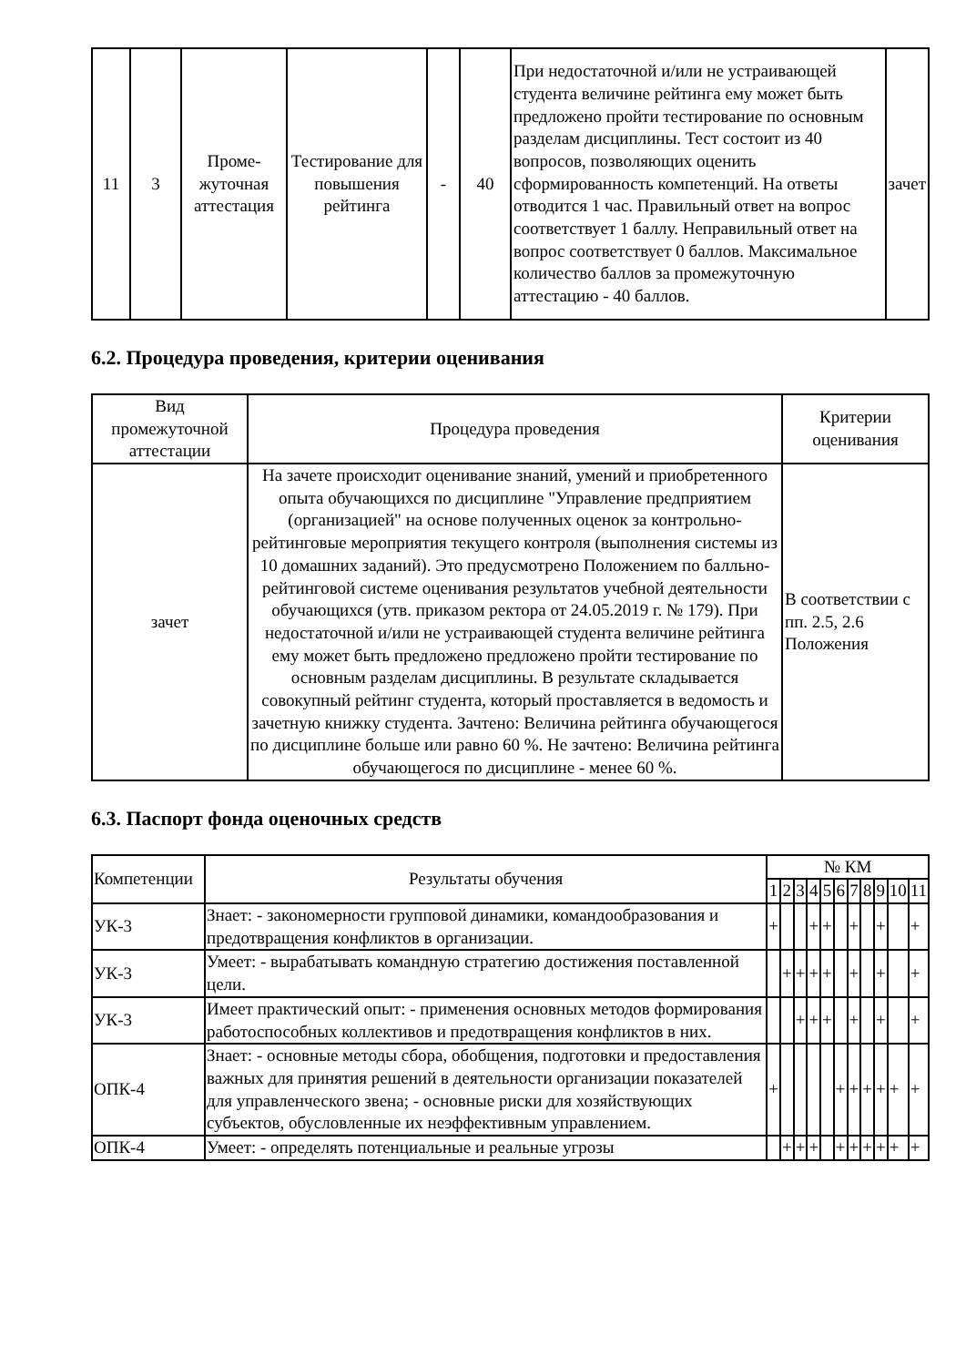| 11 | 3 | Проме- жуточная аттестация | Тестирование для повышения рейтинга | - | 40 | При недостаточной и/или не устраивающей студента величине рейтинга ему может быть предложено пройти тестирование по основным разделам дисциплины. Тест состоит из 40 вопросов, позволяющих оценить сформированность компетенций. На ответы отводится 1 час. Правильный ответ на вопрос соответствует 1 баллу. Неправильный ответ на вопрос соответствует 0 баллов. Максимальное количество баллов за промежуточную аттестацию - 40 баллов. | зачет |
6.2. Процедура проведения, критерии оценивания
| Вид промежуточной аттестации | Процедура проведения | Критерии оценивания |
| --- | --- | --- |
| зачет | На зачете происходит оценивание знаний, умений и приобретенного опыта обучающихся по дисциплине "Управление предприятием (организацией" на основе полученных оценок за контрольно-рейтинговые мероприятия текущего контроля (выполнения системы из 10 домашних заданий). Это предусмотрено Положением по балльно-рейтинговой системе оценивания результатов учебной деятельности обучающихся (утв. приказом ректора от 24.05.2019 г. № 179). При недостаточной и/или не устраивающей студента величине рейтинга ему может быть предложено предложено пройти тестирование по основным разделам дисциплины. В результате складывается совокупный рейтинг студента, который проставляется в ведомость и зачетную книжку студента. Зачтено: Величина рейтинга обучающегося по дисциплине больше или равно 60 %. Не зачтено: Величина рейтинга обучающегося по дисциплине - менее 60 %. | В соответствии с пп. 2.5, 2.6 Положения |
6.3. Паспорт фонда оценочных средств
| Компетенции | Результаты обучения | № КМ | | | | | | | | | | |
| --- | --- | --- | --- | --- | --- | --- | --- | --- | --- | --- | --- | --- |
| | | 1 | 2 | 3 | 4 | 5 | 6 | 7 | 8 | 9 | 10 | 11 |
| УК-3 | Знает: - закономерности групповой динамики, командообразования и предотвращения конфликтов в организации. | + | | | + | + | | + | | + | | + |
| УК-3 | Умеет: - вырабатывать командную стратегию достижения поставленной цели. | | + | + | + | + | | + | | + | | + |
| УК-3 | Имеет практический опыт: - применения основных методов формирования работоспособных коллективов и предотвращения конфликтов в них. | | | + | + | + | | + | | + | | + |
| ОПК-4 | Знает: - основные методы сбора, обобщения, подготовки и предоставления важных для принятия решений в деятельности организации показателей для управленческого звена; - основные риски для хозяйствующих субъектов, обусловленные их неэффективным управлением. | + | | | | | + | + | + | + | + | + |
| ОПК-4 | Умеет: - определять потенциальные и реальные угрозы | | + | + | + | | + | + | + | + | + | + |